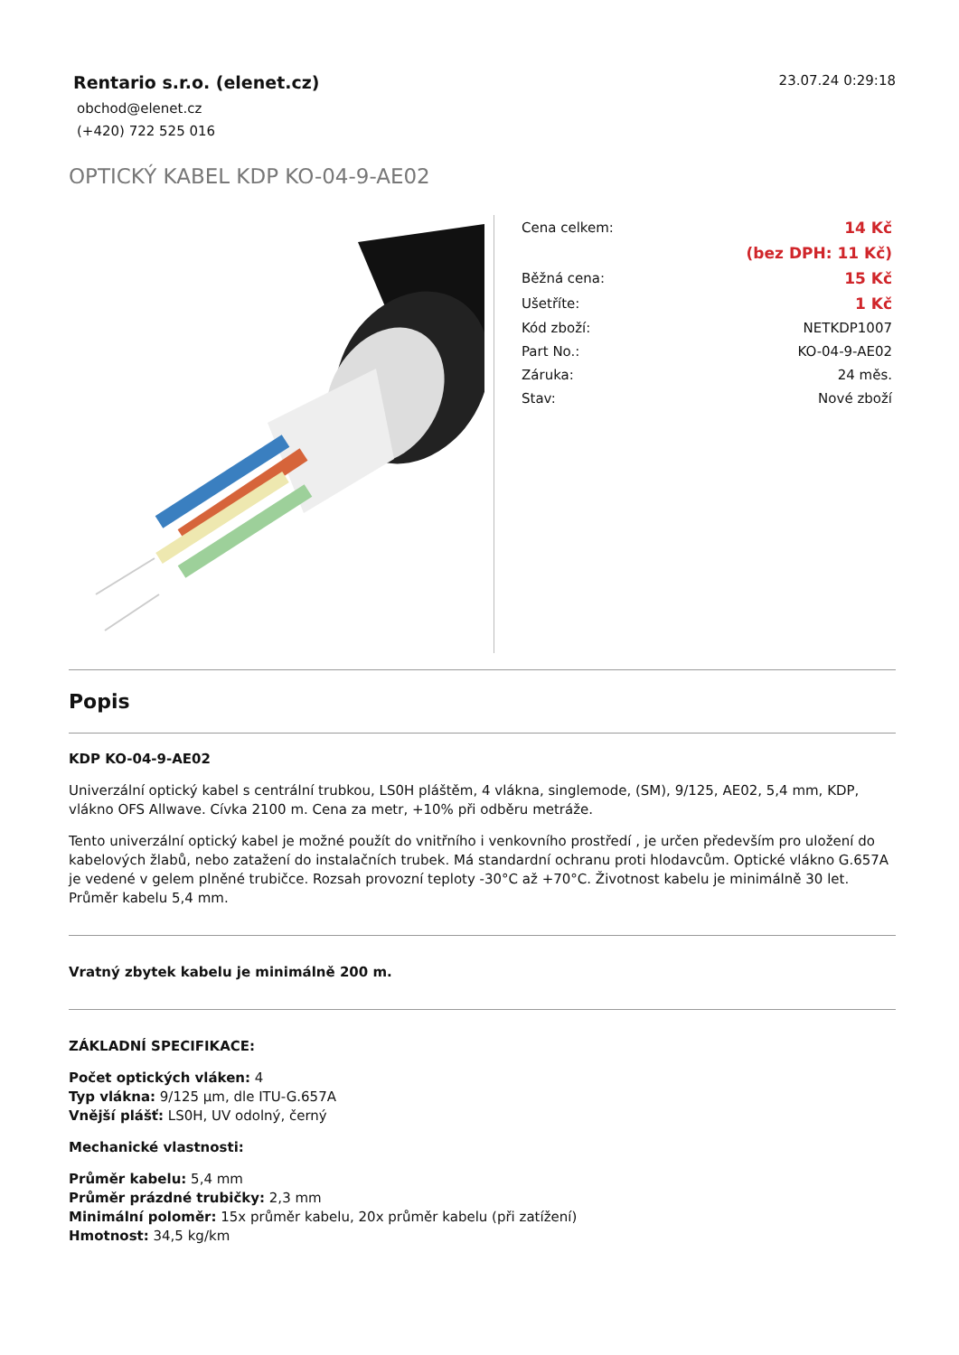Rentario s.r.o. (elenet.cz)
obchod@elenet.cz
(+420) 722 525 016
23.07.24 0:29:18
OPTICKÝ KABEL KDP KO-04-9-AE02
| Cena celkem: | 14 Kč |
| | (bez DPH: 11 Kč) |
| Běžná cena: | 15 Kč |
| Ušetříte: | 1 Kč |
| Kód zboží: | NETKDP1007 |
| Part No.: | KO-04-9-AE02 |
| Záruka: | 24 měs. |
| Stav: | Nové zboží |
Popis
KDP KO-04-9-AE02
Univerzální optický kabel s centrální trubkou, LS0H pláštěm, 4 vlákna, singlemode, (SM), 9/125, AE02, 5,4 mm, KDP, vlákno OFS Allwave. Cívka 2100 m. Cena za metr, +10% při odběru metráže.
Tento univerzální optický kabel je možné použít do vnitřního i venkovního prostředí , je určen především pro uložení do kabelových žlabů, nebo zatažení do instalačních trubek. Má standardní ochranu proti hlodavcům. Optické vlákno G.657A je vedené v gelem plněné trubičce. Rozsah provozní teploty -30°C až +70°C. Životnost kabelu je minimálně 30 let. Průměr kabelu 5,4 mm.
Vratný zbytek kabelu je minimálně 200 m.
ZÁKLADNÍ SPECIFIKACE:
Počet optických vláken: 4
Typ vlákna: 9/125 µm, dle ITU-G.657A
Vnější plášť: LS0H, UV odolný, černý
Mechanické vlastnosti:
Průměr kabelu: 5,4 mm
Průměr prázdné trubičky: 2,3 mm
Minimální poloměr: 15x průměr kabelu, 20x průměr kabelu (při zatížení)
Hmotnost: 34,5 kg/km